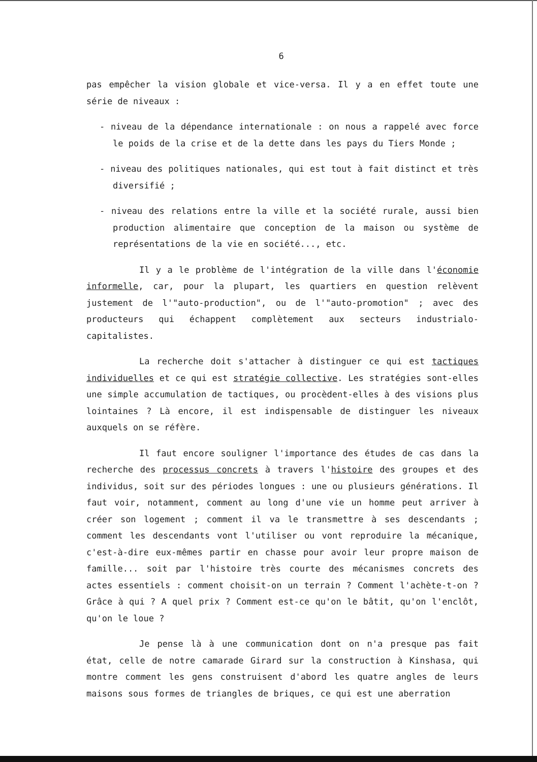6
pas empêcher la vision globale et vice-versa. Il y a en effet toute une série de niveaux :
- niveau de la dépendance internationale : on nous a rappelé avec force le poids de la crise et de la dette dans les pays du Tiers Monde ;
- niveau des politiques nationales, qui est tout à fait distinct et très diversifié ;
- niveau des relations entre la ville et la société rurale, aussi bien production alimentaire que conception de la maison ou système de représentations de la vie en société..., etc.
Il y a le problème de l'intégration de la ville dans l'économie informelle, car, pour la plupart, les quartiers en question relèvent justement de l'"auto-production", ou de l'"auto-promotion" ; avec des producteurs qui échappent complètement aux secteurs industrialo-capitalistes.
La recherche doit s'attacher à distinguer ce qui est tactiques individuelles et ce qui est stratégie collective. Les stratégies sont-elles une simple accumulation de tactiques, ou procèdent-elles à des visions plus lointaines ? Là encore, il est indispensable de distinguer les niveaux auxquels on se réfère.
Il faut encore souligner l'importance des études de cas dans la recherche des processus concrets à travers l'histoire des groupes et des individus, soit sur des périodes longues : une ou plusieurs générations. Il faut voir, notamment, comment au long d'une vie un homme peut arriver à créer son logement ; comment il va le transmettre à ses descendants ; comment les descendants vont l'utiliser ou vont reproduire la mécanique, c'est-à-dire eux-mêmes partir en chasse pour avoir leur propre maison de famille... soit par l'histoire très courte des mécanismes concrets des actes essentiels : comment choisit-on un terrain ? Comment l'achète-t-on ? Grâce à qui ? A quel prix ? Comment est-ce qu'on le bâtit, qu'on l'enclôt, qu'on le loue ?
Je pense là à une communication dont on n'a presque pas fait état, celle de notre camarade Girard sur la construction à Kinshasa, qui montre comment les gens construisent d'abord les quatre angles de leurs maisons sous formes de triangles de briques, ce qui est une aberration